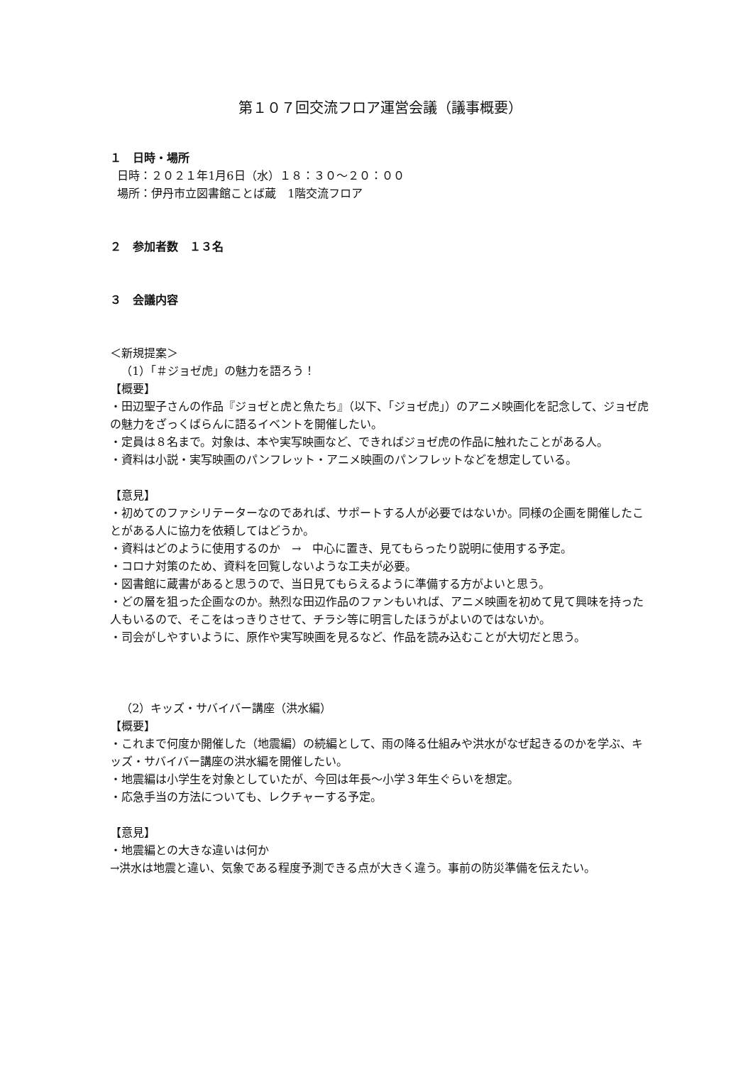第１０７回交流フロア運営会議（議事概要）
１　日時・場所
日時：２０２１年1月6日（水）１８：３０～２０：００
場所：伊丹市立図書館ことば蔵　1階交流フロア
２　参加者数　１３名
３　会議内容
＜新規提案＞
（1）「＃ジョゼ虎」の魅力を語ろう！
【概要】
・田辺聖子さんの作品『ジョゼと虎と魚たち』（以下、「ジョゼ虎」）のアニメ映画化を記念して、ジョゼ虎の魅力をざっくばらんに語るイベントを開催したい。
・定員は８名まで。対象は、本や実写映画など、できればジョゼ虎の作品に触れたことがある人。
・資料は小説・実写映画のパンフレット・アニメ映画のパンフレットなどを想定している。
【意見】
・初めてのファシリテーターなのであれば、サポートする人が必要ではないか。同様の企画を開催したことがある人に協力を依頼してはどうか。
・資料はどのように使用するのか　→　中心に置き、見てもらったり説明に使用する予定。
・コロナ対策のため、資料を回覧しないような工夫が必要。
・図書館に蔵書があると思うので、当日見てもらえるように準備する方がよいと思う。
・どの層を狙った企画なのか。熱烈な田辺作品のファンもいれば、アニメ映画を初めて見て興味を持った人もいるので、そこをはっきりさせて、チラシ等に明言したほうがよいのではないか。
・司会がしやすいように、原作や実写映画を見るなど、作品を読み込むことが大切だと思う。
（2）キッズ・サバイバー講座（洪水編）
【概要】
・これまで何度か開催した（地震編）の続編として、雨の降る仕組みや洪水がなぜ起きるのかを学ぶ、キッズ・サバイバー講座の洪水編を開催したい。
・地震編は小学生を対象としていたが、今回は年長～小学３年生ぐらいを想定。
・応急手当の方法についても、レクチャーする予定。
【意見】
・地震編との大きな違いは何か
→洪水は地震と違い、気象である程度予測できる点が大きく違う。事前の防災準備を伝えたい。